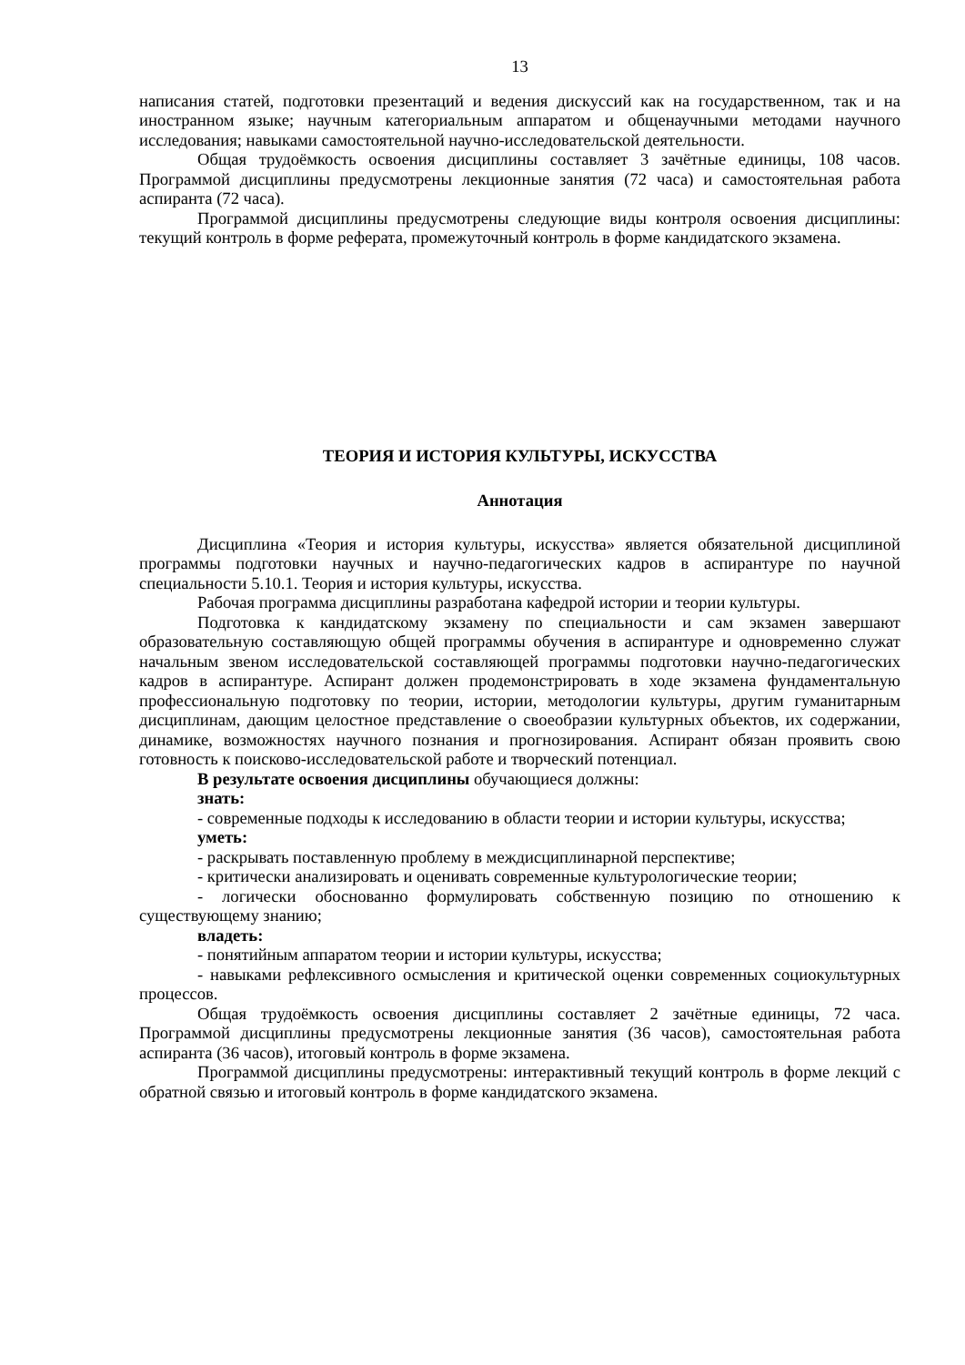13
написания статей, подготовки презентаций и ведения дискуссий как на государственном, так и на иностранном языке; научным категориальным аппаратом и общенаучными методами научного исследования; навыками самостоятельной научно-исследовательской деятельности.
Общая трудоёмкость освоения дисциплины составляет 3 зачётные единицы, 108 часов. Программой дисциплины предусмотрены лекционные занятия (72 часа) и самостоятельная работа аспиранта (72 часа).
Программой дисциплины предусмотрены следующие виды контроля освоения дисциплины: текущий контроль в форме реферата, промежуточный контроль в форме кандидатского экзамена.
ТЕОРИЯ И ИСТОРИЯ КУЛЬТУРЫ, ИСКУССТВА
Аннотация
Дисциплина «Теория и история культуры, искусства» является обязательной дисциплиной программы подготовки научных и научно-педагогических кадров в аспирантуре по научной специальности 5.10.1. Теория и история культуры, искусства.
Рабочая программа дисциплины разработана кафедрой истории и теории культуры.
Подготовка к кандидатскому экзамену по специальности и сам экзамен завершают образовательную составляющую общей программы обучения в аспирантуре и одновременно служат начальным звеном исследовательской составляющей программы подготовки научно-педагогических кадров в аспирантуре. Аспирант должен продемонстрировать в ходе экзамена фундаментальную профессиональную подготовку по теории, истории, методологии культуры, другим гуманитарным дисциплинам, дающим целостное представление о своеобразии культурных объектов, их содержании, динамике, возможностях научного познания и прогнозирования. Аспирант обязан проявить свою готовность к поисково-исследовательской работе и творческий потенциал.
В результате освоения дисциплины обучающиеся должны:
знать:
- современные подходы к исследованию в области теории и истории культуры, искусства;
уметь:
- раскрывать поставленную проблему в междисциплинарной перспективе;
- критически анализировать и оценивать современные культурологические теории;
- логически обоснованно формулировать собственную позицию по отношению к существующему знанию;
владеть:
- понятийным аппаратом теории и истории культуры, искусства;
- навыками рефлексивного осмысления и критической оценки современных социокультурных процессов.
Общая трудоёмкость освоения дисциплины составляет 2 зачётные единицы, 72 часа. Программой дисциплины предусмотрены лекционные занятия (36 часов), самостоятельная работа аспиранта (36 часов), итоговый контроль в форме экзамена.
Программой дисциплины предусмотрены: интерактивный текущий контроль в форме лекций с обратной связью и итоговый контроль в форме кандидатского экзамена.